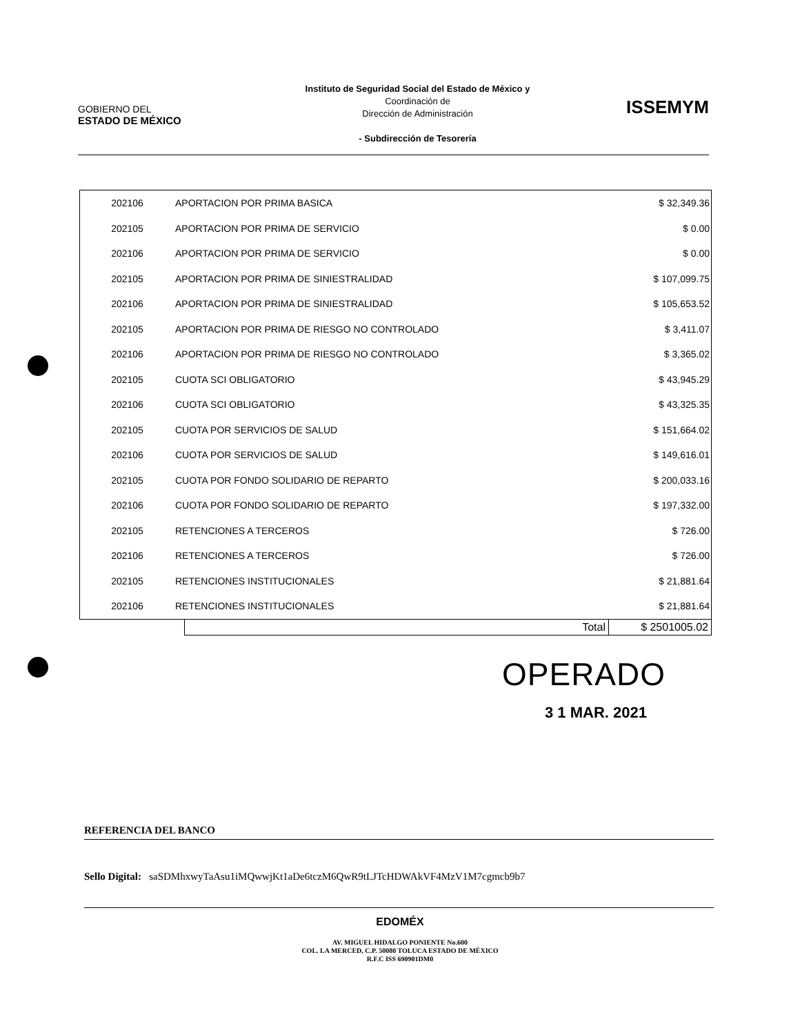GOBIERNO DEL
ESTADO DE MÉXICO
Instituto de Seguridad Social del Estado de México y
Coordinación de
Dirección de Administración
- Subdirección de Tesorería
ISSEMYM
| 202106 | APORTACION POR PRIMA BASICA | $ 32,349.36 |
| 202105 | APORTACION POR PRIMA DE SERVICIO | $ 0.00 |
| 202106 | APORTACION POR PRIMA DE SERVICIO | $ 0.00 |
| 202105 | APORTACION POR PRIMA DE SINIESTRALIDAD | $ 107,099.75 |
| 202106 | APORTACION POR PRIMA DE SINIESTRALIDAD | $ 105,653.52 |
| 202105 | APORTACION POR PRIMA DE RIESGO NO CONTROLADO | $ 3,411.07 |
| 202106 | APORTACION POR PRIMA DE RIESGO NO CONTROLADO | $ 3,365.02 |
| 202105 | CUOTA SCI OBLIGATORIO | $ 43,945.29 |
| 202106 | CUOTA SCI OBLIGATORIO | $ 43,325.35 |
| 202105 | CUOTA POR SERVICIOS DE SALUD | $ 151,664.02 |
| 202106 | CUOTA POR SERVICIOS DE SALUD | $ 149,616.01 |
| 202105 | CUOTA POR FONDO SOLIDARIO DE REPARTO | $ 200,033.16 |
| 202106 | CUOTA POR FONDO SOLIDARIO DE REPARTO | $ 197,332.00 |
| 202105 | RETENCIONES A TERCEROS | $ 726.00 |
| 202106 | RETENCIONES A TERCEROS | $ 726.00 |
| 202105 | RETENCIONES INSTITUCIONALES | $ 21,881.64 |
| 202106 | RETENCIONES INSTITUCIONALES | $ 21,881.64 |
| Total | $ 2501005.02 |
OPERADO
3 1 MAR. 2021
REFERENCIA DEL BANCO
Sello Digital: saSDMhxwyTaAsu1iMQwwjKt1aDe6tczM6QwR9tLJTcHDWAkVF4MzV1M7cgmcb9b7
EDOMÉX
AV. MIGUEL HIDALGO PONIENTE No.600
COL. LA MERCED, C.P. 50080 TOLUCA ESTADO DE MÉXICO
R.F.C ISS 690901DM0